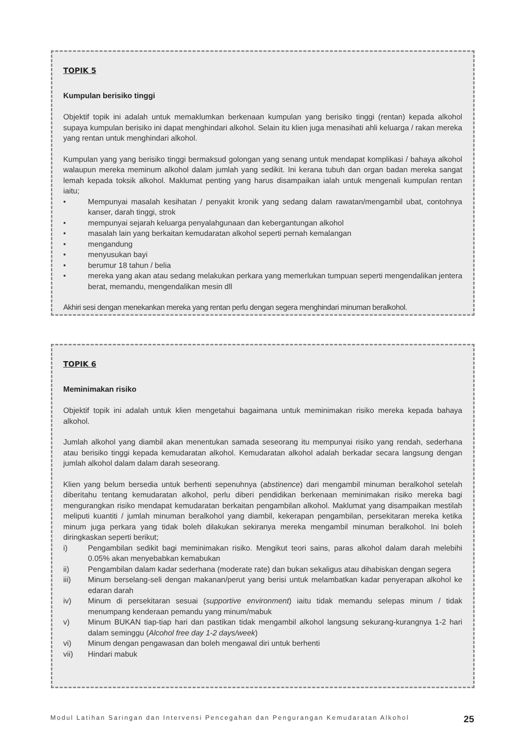TOPIK 5
Kumpulan berisiko tinggi
Objektif topik ini adalah untuk memaklumkan berkenaan kumpulan yang berisiko tinggi (rentan) kepada alkohol supaya kumpulan berisiko ini dapat menghindari alkohol. Selain itu klien juga menasihati ahli keluarga / rakan mereka yang rentan untuk menghindari alkohol.
Kumpulan yang yang berisiko tinggi bermaksud golongan yang senang untuk mendapat komplikasi / bahaya alkohol walaupun mereka meminum alkohol dalam jumlah yang sedikit. Ini kerana tubuh dan organ badan mereka sangat lemah kepada toksik alkohol. Maklumat penting yang harus disampaikan ialah untuk mengenali kumpulan rentan iaitu;
• Mempunyai masalah kesihatan / penyakit kronik yang sedang dalam rawatan/mengambil ubat, contohnya kanser, darah tinggi, strok
• mempunyai sejarah keluarga penyalahgunaan dan kebergantungan alkohol
• masalah lain yang berkaitan kemudaratan alkohol seperti pernah kemalangan
• mengandung
• menyusukan bayi
• berumur 18 tahun / belia
• mereka yang akan atau sedang melakukan perkara yang memerlukan tumpuan seperti mengendalikan jentera berat, memandu, mengendalikan mesin dll
Akhiri sesi dengan menekankan mereka yang rentan perlu dengan segera menghindari minuman beralkohol.
TOPIK 6
Meminimakan risiko
Objektif topik ini adalah untuk klien mengetahui bagaimana untuk meminimakan risiko mereka kepada bahaya alkohol.
Jumlah alkohol yang diambil akan menentukan samada seseorang itu mempunyai risiko yang rendah, sederhana atau berisiko tinggi kepada kemudaratan alkohol. Kemudaratan alkohol adalah berkadar secara langsung dengan jumlah alkohol dalam dalam darah seseorang.
Klien yang belum bersedia untuk berhenti sepenuhnya (abstinence) dari mengambil minuman beralkohol setelah diberitahu tentang kemudaratan alkohol, perlu diberi pendidikan berkenaan meminimakan risiko mereka bagi mengurangkan risiko mendapat kemudaratan berkaitan pengambilan alkohol. Maklumat yang disampaikan mestilah meliputi kuantiti / jumlah minuman beralkohol yang diambil, kekerapan pengambilan, persekitaran mereka ketika minum juga perkara yang tidak boleh dilakukan sekiranya mereka mengambil minuman beralkohol. Ini boleh diringkaskan seperti berikut;
i) Pengambilan sedikit bagi meminimakan risiko. Mengikut teori sains, paras alkohol dalam darah melebihi 0.05% akan menyebabkan kemabukan
ii) Pengambilan dalam kadar sederhana (moderate rate) dan bukan sekaligus atau dihabiskan dengan segera
iii) Minum berselang-seli dengan makanan/perut yang berisi untuk melambatkan kadar penyerapan alkohol ke edaran darah
iv) Minum di persekitaran sesuai (supportive environment) iaitu tidak memandu selepas minum / tidak menumpang kenderaan pemandu yang minum/mabuk
v) Minum BUKAN tiap-tiap hari dan pastikan tidak mengambil alkohol langsung sekurang-kurangnya 1-2 hari dalam seminggu (Alcohol free day 1-2 days/week)
vi) Minum dengan pengawasan dan boleh mengawal diri untuk berhenti
vii) Hindari mabuk
Modul Latihan Saringan dan Intervensi Pencegahan dan Pengurangan Kemudaratan Alkohol 25